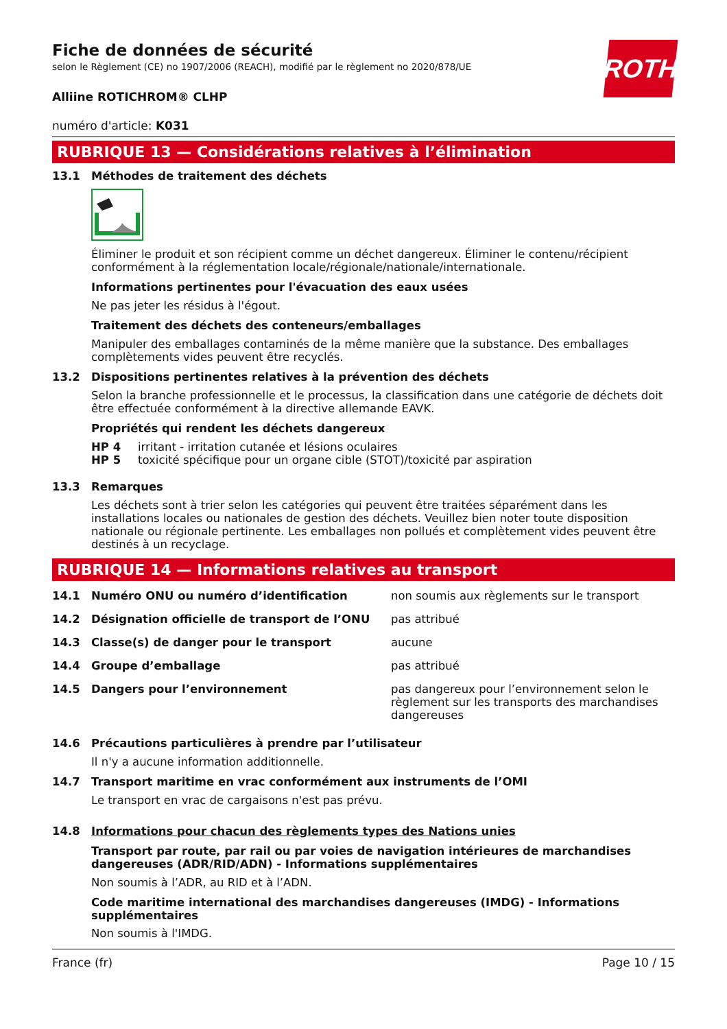ROTH
Fiche de données de sécurité
selon le Règlement (CE) no 1907/2006 (REACH), modifié par le règlement no 2020/878/UE
Alliine ROTICHROM® CLHP
numéro d'article: K031
RUBRIQUE 13 — Considérations relatives à l’élimination
13.1 Méthodes de traitement des déchets
Éliminer le produit et son récipient comme un déchet dangereux. Éliminer le contenu/récipient conformément à la réglementation locale/régionale/nationale/internationale.
Informations pertinentes pour l'évacuation des eaux usées
Ne pas jeter les résidus à l'égout.
Traitement des déchets des conteneurs/emballages
Manipuler des emballages contaminés de la même manière que la substance. Des emballages complètements vides peuvent être recyclés.
13.2 Dispositions pertinentes relatives à la prévention des déchets
Selon la branche professionnelle et le processus, la classification dans une catégorie de déchets doit être effectuée conformément à la directive allemande EAVK.
Propriétés qui rendent les déchets dangereux
| HP 4 | irritant - irritation cutanée et lésions oculaires |
| HP 5 | toxicité spécifique pour un organe cible (STOT)/toxicité par aspiration |
13.3 Remarques
Les déchets sont à trier selon les catégories qui peuvent être traitées séparément dans les installations locales ou nationales de gestion des déchets. Veuillez bien noter toute disposition nationale ou régionale pertinente. Les emballages non pollués et complètement vides peuvent être destinés à un recyclage.
RUBRIQUE 14 — Informations relatives au transport
| 14.1 | Numéro ONU ou numéro d’identification | non soumis aux règlements sur le transport |
| 14.2 | Désignation officielle de transport de l’ONU | pas attribué |
| 14.3 | Classe(s) de danger pour le transport | aucune |
| 14.4 | Groupe d’emballage | pas attribué |
| 14.5 | Dangers pour l’environnement | pas dangereux pour l’environnement selon le règlement sur les transports des marchandises dangereuses |
14.6 Précautions particulières à prendre par l’utilisateur
Il n'y a aucune information additionnelle.
14.7 Transport maritime en vrac conformément aux instruments de l’OMI
Le transport en vrac de cargaisons n'est pas prévu.
14.8 Informations pour chacun des règlements types des Nations unies
Transport par route, par rail ou par voies de navigation intérieures de marchandises dangereuses (ADR/RID/ADN) - Informations supplémentaires
Non soumis à l’ADR, au RID et à l’ADN.
Code maritime international des marchandises dangereuses (IMDG) - Informations supplémentaires
Non soumis à l'IMDG.
France (fr) Page 10 / 15